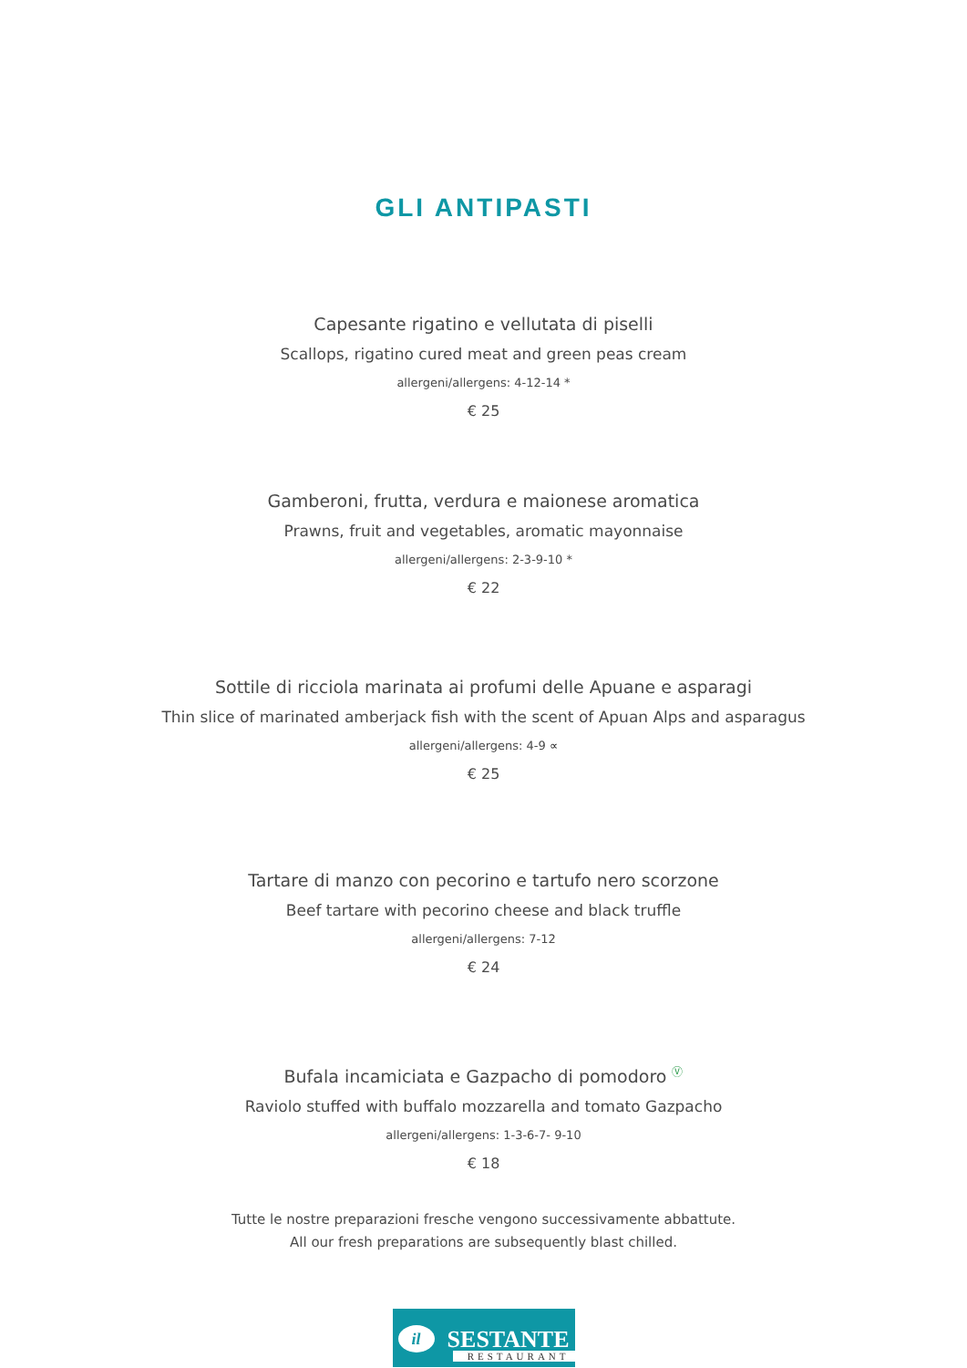GLI ANTIPASTI
Capesante rigatino e vellutata di piselli
Scallops, rigatino cured meat and green peas cream
allergeni/allergens: 4-12-14 *
€ 25
Gamberoni, frutta, verdura e maionese aromatica
Prawns, fruit and vegetables, aromatic mayonnaise
allergeni/allergens: 2-3-9-10 *
€ 22
Sottile di ricciola marinata ai profumi delle Apuane e asparagi
Thin slice of marinated amberjack fish with the scent of Apuan Alps and asparagus
allergeni/allergens: 4-9 ∝
€ 25
Tartare di manzo con pecorino e tartufo nero scorzone
Beef tartare with pecorino cheese and black truffle
allergeni/allergens: 7-12
€ 24
Bufala incamiciata e Gazpacho di pomodoro <sup>Ⓥ</sup>
Raviolo stuffed with buffalo mozzarella and tomato Gazpacho
allergeni/allergens: 1-3-6-7- 9-10
€ 18
Tutte le nostre preparazioni fresche vengono successivamente abbattute.
All our fresh preparations are subsequently blast chilled.
il SESTANTE
RESTAURANT